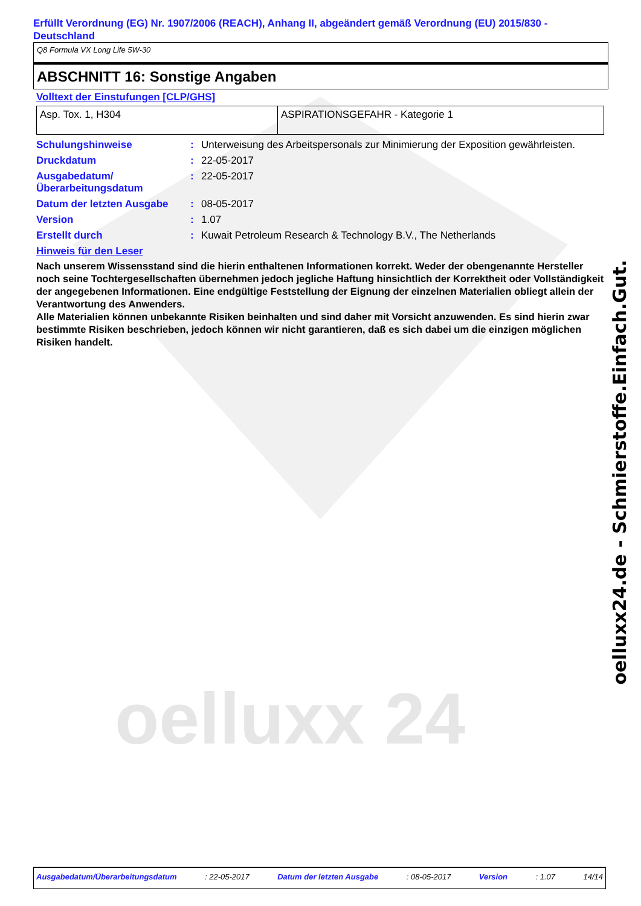oelluxx 24
Erfüllt Verordnung (EG) Nr. 1907/2006 (REACH), Anhang II, abgeändert gemäß Verordnung (EU) 2015/830 - Deutschland
Q8 Formula VX Long Life 5W-30
ABSCHNITT 16: Sonstige Angaben
Volltext der Einstufungen [CLP/GHS]
| Asp. Tox. 1, H304 | ASPIRATIONSGEFAHR - Kategorie 1 |
| Schulungshinweise | : | Unterweisung des Arbeitspersonals zur Minimierung der Exposition gewährleisten. |
| Druckdatum | : | 22-05-2017 |
| Ausgabedatum/ Überarbeitungsdatum | : | 22-05-2017 |
| Datum der letzten Ausgabe | : | 08-05-2017 |
| Version | : | 1.07 |
| Erstellt durch | : | Kuwait Petroleum Research & Technology B.V., The Netherlands |
Hinweis für den Leser
Nach unserem Wissensstand sind die hierin enthaltenen Informationen korrekt. Weder der obengenannte Hersteller noch seine Tochtergesellschaften übernehmen jedoch jegliche Haftung hinsichtlich der Korrektheit oder Vollständigkeit der angegebenen Informationen. Eine endgültige Feststellung der Eignung der einzelnen Materialien obliegt allein der Verantwortung des Anwenders.
Alle Materialien können unbekannte Risiken beinhalten und sind daher mit Vorsicht anzuwenden. Es sind hierin zwar bestimmte Risiken beschrieben, jedoch können wir nicht garantieren, daß es sich dabei um die einzigen möglichen Risiken handelt.
oelluxx24.de - Schmierstoffe.Einfach.Gut.
Ausgabedatum/Überarbeitungsdatum: 22-05-2017 Datum der letzten Ausgabe: 08-05-2017 Version: 1.07 14/14